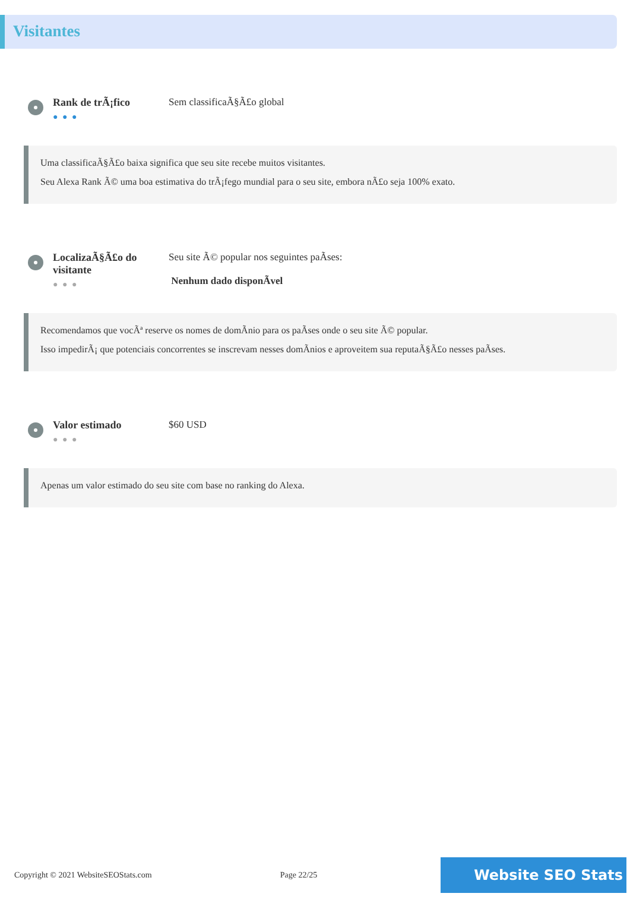Visitantes
Rank de trÃ¡fico
● ● ●
Sem classificaÃ§Ã£o global
Uma classificaÃ§Ã£o baixa significa que seu site recebe muitos visitantes.
Seu Alexa Rank Ã© uma boa estimativa do trÃ¡fego mundial para o seu site, embora nÃ£o seja 100% exato.
LocalizaÃ§Ã£o do visitante
● ● ●
Seu site Ã© popular nos seguintes paÃses:
Nenhum dado disponÃvel
Recomendamos que vocÃª reserve os nomes de domÃnio para os paÃses onde o seu site Ã© popular.
Isso impedirÃ¡ que potenciais concorrentes se inscrevam nesses domÃnios e aproveitem sua reputaÃ§Ã£o nesses paÃses.
Valor estimado
● ● ●
$60 USD
Apenas um valor estimado do seu site com base no ranking do Alexa.
Copyright © 2021 WebsiteSEOStats.com Page 22/25 Website SEO Stats